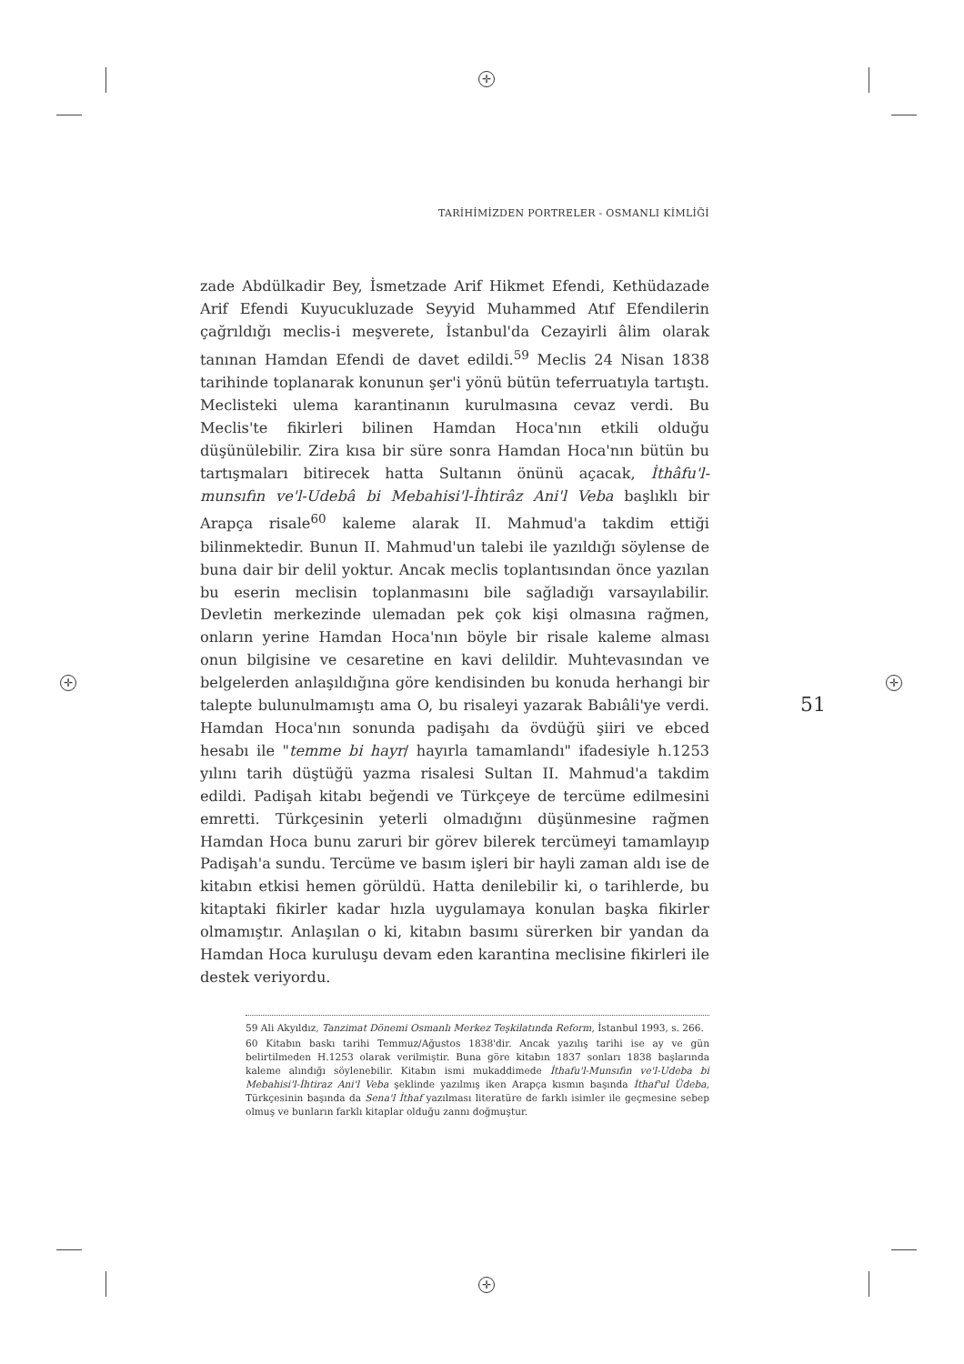✛
✛ ✛
✛
TARİHİMİZDEN PORTRELER - OSMANLI KİMLİĞİ
zade Abdülkadir Bey, İsmetzade Arif Hikmet Efendi, Kethüdazade Arif Efendi Kuyucukluzade Seyyid Muhammed Atıf Efendilerin çağrıldığı meclis-i meşverete, İstanbul'da Cezayirli âlim olarak tanınan Hamdan Efendi de davet edildi.<sup>59</sup> Meclis 24 Nisan 1838 tarihinde toplanarak konunun şer'i yönü bütün teferruatıyla tartıştı. Meclisteki ulema karantinanın kurulmasına cevaz verdi. Bu Meclis'te fikirleri bilinen Hamdan Hoca'nın etkili olduğu düşünülebilir. Zira kısa bir süre sonra Hamdan Hoca'nın bütün bu tartışmaları bitirecek hatta Sultanın önünü açacak, İthâfu'l-munsıfın ve'l-Udebâ bi Mebahisi'l-İhtirâz Ani'l Veba başlıklı bir Arapça risale<sup>60</sup> kaleme alarak II. Mahmud'a takdim ettiği bilinmektedir. Bunun II. Mahmud'un talebi ile yazıldığı söylense de buna dair bir delil yoktur. Ancak meclis toplantısından önce yazılan bu eserin meclisin toplanmasını bile sağladığı varsayılabilir. Devletin merkezinde ulemadan pek çok kişi olmasına rağmen, onların yerine Hamdan Hoca'nın böyle bir risale kaleme alması onun bilgisine ve cesaretine en kavi delildir. Muhtevasından ve belgelerden anlaşıldığına göre kendisinden bu konuda herhangi bir talepte bulunulmamıştı ama O, bu risaleyi yazarak Babıâli'ye verdi. Hamdan Hoca'nın sonunda padişahı da övdüğü şiiri ve ebced hesabı ile "temme bi hayr/ hayırla tamamlandı" ifadesiyle h.1253 yılını tarih düştüğü yazma risalesi Sultan II. Mahmud'a takdim edildi. Padişah kitabı beğendi ve Türkçeye de tercüme edilmesini emretti. Türkçesinin yeterli olmadığını düşünmesine rağmen Hamdan Hoca bunu zaruri bir görev bilerek tercümeyi tamamlayıp Padişah'a sundu. Tercüme ve basım işleri bir hayli zaman aldı ise de kitabın etkisi hemen görüldü. Hatta denilebilir ki, o tarihlerde, bu kitaptaki fikirler kadar hızla uygulamaya konulan başka fikirler olmamıştır. Anlaşılan o ki, kitabın basımı sürerken bir yandan da Hamdan Hoca kuruluşu devam eden karantina meclisine fikirleri ile destek veriyordu.
59 Ali Akyıldız, Tanzimat Dönemi Osmanlı Merkez Teşkilatında Reform, İstanbul 1993, s. 266.
60 Kitabın baskı tarihi Temmuz/Ağustos 1838'dir. Ancak yazılış tarihi ise ay ve gün belirtilmeden H.1253 olarak verilmiştir. Buna göre kitabın 1837 sonları 1838 başlarında kaleme alındığı söylenebilir. Kitabın ismi mukaddimede İthafu'l-Munsıfın ve'l-Udeba bi Mebahisi'l-İhtiraz Ani'l Veba şeklinde yazılmış iken Arapça kısmın başında İthaf'ul Üdeba, Türkçesinin başında da Sena'l İthaf yazılması literatüre de farklı isimler ile geçmesine sebep olmuş ve bunların farklı kitaplar olduğu zannı doğmuştur.
51